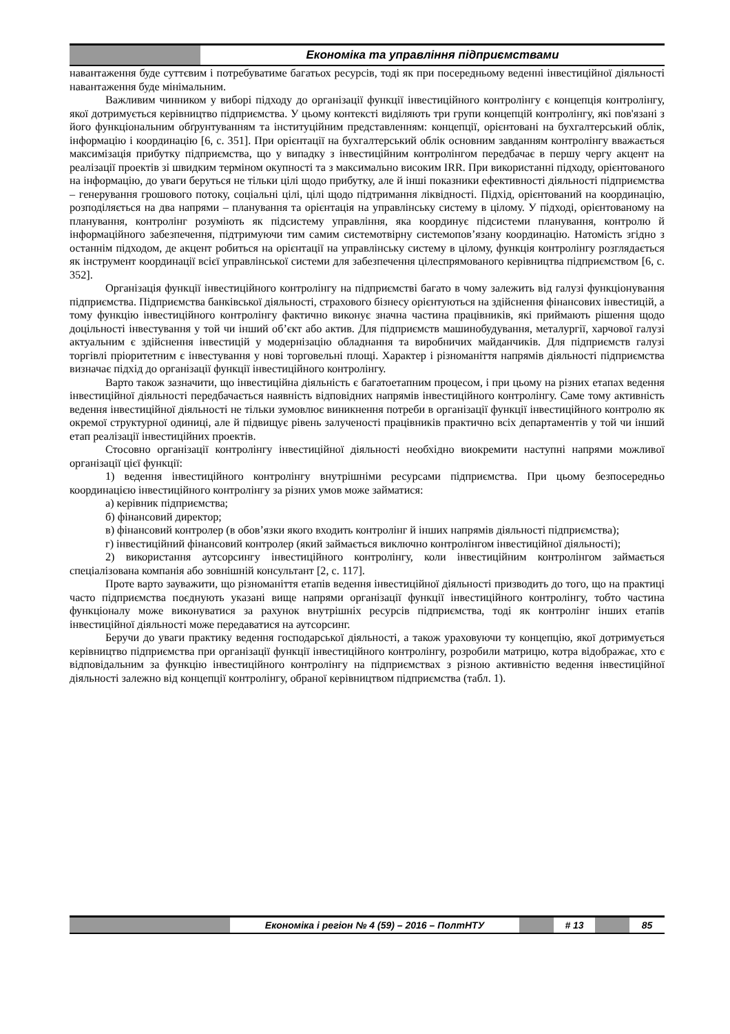Економіка та управління підприємствами
навантаження буде суттєвим і потребуватиме багатьох ресурсів, тоді як при посередньому веденні інвестиційної діяльності навантаження буде мінімальним.
Важливим чинником у виборі підходу до організації функції інвестиційного контролінгу є концепція контролінгу, якої дотримується керівництво підприємства. У цьому контексті виділяють три групи концепцій контролінгу, які пов'язані з його функціональним обґрунтуванням та інституційним представленням: концепції, орієнтовані на бухгалтерський облік, інформацію і координацію [6, с. 351]. При орієнтації на бухгалтерський облік основним завданням контролінгу вважається максимізація прибутку підприємства, що у випадку з інвестиційним контролінгом передбачає в першу чергу акцент на реалізації проектів зі швидким терміном окупності та з максимально високим IRR. При використанні підходу, орієнтованого на інформацію, до уваги беруться не тільки цілі щодо прибутку, але й інші показники ефективності діяльності підприємства – генерування грошового потоку, соціальні цілі, цілі щодо підтримання ліквідності. Підхід, орієнтований на координацію, розподіляється на два напрями – планування та орієнтація на управлінську систему в цілому. У підході, орієнтованому на планування, контролінг розуміють як підсистему управління, яка координує підсистеми планування, контролю й інформаційного забезпечення, підтримуючи тим самим системотвірну системопов’язану координацію. Натомість згідно з останнім підходом, де акцент робиться на орієнтації на управлінську систему в цілому, функція контролінгу розглядається як інструмент координації всієї управлінської системи для забезпечення цілеспрямованого керівництва підприємством [6, с. 352].
Організація функції інвестиційного контролінгу на підприємстві багато в чому залежить від галузі функціонування підприємства. Підприємства банківської діяльності, страхового бізнесу орієнтуються на здійснення фінансових інвестицій, а тому функцію інвестиційного контролінгу фактично виконує значна частина працівників, які приймають рішення щодо доцільності інвестування у той чи інший об’єкт або актив. Для підприємств машинобудування, металургії, харчової галузі актуальним є здійснення інвестицій у модернізацію обладнання та виробничих майданчиків. Для підприємств галузі торгівлі пріоритетним є інвестування у нові торговельні площі. Характер і різноманіття напрямів діяльності підприємства визначає підхід до організації функції інвестиційного контролінгу.
Варто також зазначити, що інвестиційна діяльність є багатоетапним процесом, і при цьому на різних етапах ведення інвестиційної діяльності передбачається наявність відповідних напрямів інвестиційного контролінгу. Саме тому активність ведення інвестиційної діяльності не тільки зумовлює виникнення потреби в організації функції інвестиційного контролю як окремої структурної одиниці, але й підвищує рівень залученості працівників практично всіх департаментів у той чи інший етап реалізації інвестиційних проектів.
Стосовно організації контролінгу інвестиційної діяльності необхідно виокремити наступні напрями можливої організації цієї функції:
1) ведення інвестиційного контролінгу внутрішніми ресурсами підприємства. При цьому безпосередньо координацією інвестиційного контролінгу за різних умов може займатися:
а) керівник підприємства;
б) фінансовий директор;
в) фінансовий контролер (в обов’язки якого входить контролінг й інших напрямів діяльності підприємства);
г) інвестиційний фінансовий контролер (який займається виключно контролінгом інвестиційної діяльності);
2) використання аутсорсингу інвестиційного контролінгу, коли інвестиційним контролінгом займається спеціалізована компанія або зовнішній консультант [2, с. 117].
Проте варто зауважити, що різноманіття етапів ведення інвестиційної діяльності призводить до того, що на практиці часто підприємства поєднують указані вище напрями організації функції інвестиційного контролінгу, тобто частина функціоналу може виконуватися за рахунок внутрішніх ресурсів підприємства, тоді як контролінг інших етапів інвестиційної діяльності може передаватися на аутсорсинг.
Беручи до уваги практику ведення господарської діяльності, а також ураховуючи ту концепцію, якої дотримується керівництво підприємства при організації функції інвестиційного контролінгу, розробили матрицю, котра відображає, хто є відповідальним за функцію інвестиційного контролінгу на підприємствах з різною активністю ведення інвестиційної діяльності залежно від концепції контролінгу, обраної керівництвом підприємства (табл. 1).
Економіка і регіон № 4 (59) – 2016 – ПолтНТУ # 13 85